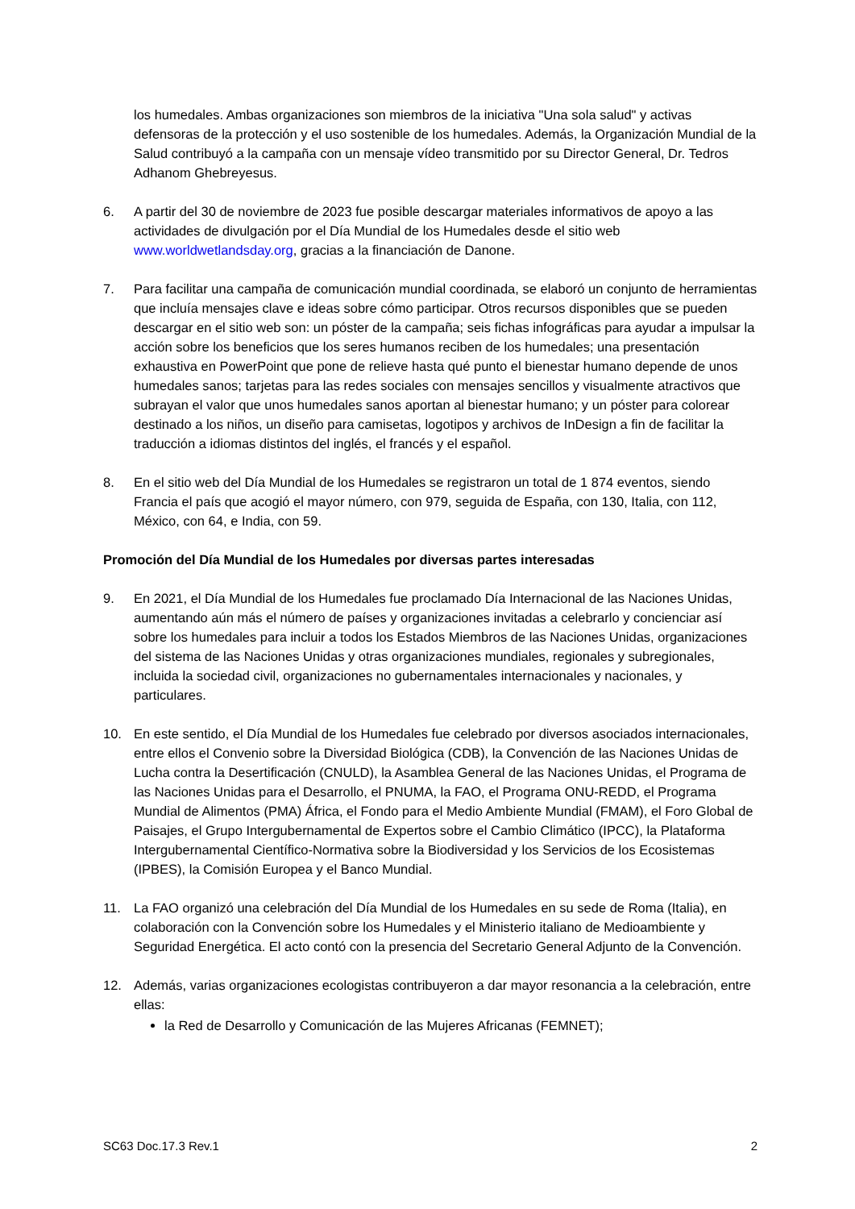los humedales. Ambas organizaciones son miembros de la iniciativa "Una sola salud" y activas defensoras de la protección y el uso sostenible de los humedales. Además, la Organización Mundial de la Salud contribuyó a la campaña con un mensaje vídeo transmitido por su Director General, Dr. Tedros Adhanom Ghebreyesus.
6. A partir del 30 de noviembre de 2023 fue posible descargar materiales informativos de apoyo a las actividades de divulgación por el Día Mundial de los Humedales desde el sitio web www.worldwetlandsday.org, gracias a la financiación de Danone.
7. Para facilitar una campaña de comunicación mundial coordinada, se elaboró un conjunto de herramientas que incluía mensajes clave e ideas sobre cómo participar. Otros recursos disponibles que se pueden descargar en el sitio web son: un póster de la campaña; seis fichas infográficas para ayudar a impulsar la acción sobre los beneficios que los seres humanos reciben de los humedales; una presentación exhaustiva en PowerPoint que pone de relieve hasta qué punto el bienestar humano depende de unos humedales sanos; tarjetas para las redes sociales con mensajes sencillos y visualmente atractivos que subrayan el valor que unos humedales sanos aportan al bienestar humano; y un póster para colorear destinado a los niños, un diseño para camisetas, logotipos y archivos de InDesign a fin de facilitar la traducción a idiomas distintos del inglés, el francés y el español.
8. En el sitio web del Día Mundial de los Humedales se registraron un total de 1 874 eventos, siendo Francia el país que acogió el mayor número, con 979, seguida de España, con 130, Italia, con 112, México, con 64, e India, con 59.
Promoción del Día Mundial de los Humedales por diversas partes interesadas
9. En 2021, el Día Mundial de los Humedales fue proclamado Día Internacional de las Naciones Unidas, aumentando aún más el número de países y organizaciones invitadas a celebrarlo y concienciar así sobre los humedales para incluir a todos los Estados Miembros de las Naciones Unidas, organizaciones del sistema de las Naciones Unidas y otras organizaciones mundiales, regionales y subregionales, incluida la sociedad civil, organizaciones no gubernamentales internacionales y nacionales, y particulares.
10. En este sentido, el Día Mundial de los Humedales fue celebrado por diversos asociados internacionales, entre ellos el Convenio sobre la Diversidad Biológica (CDB), la Convención de las Naciones Unidas de Lucha contra la Desertificación (CNULD), la Asamblea General de las Naciones Unidas, el Programa de las Naciones Unidas para el Desarrollo, el PNUMA, la FAO, el Programa ONU-REDD, el Programa Mundial de Alimentos (PMA) África, el Fondo para el Medio Ambiente Mundial (FMAM), el Foro Global de Paisajes, el Grupo Intergubernamental de Expertos sobre el Cambio Climático (IPCC), la Plataforma Intergubernamental Científico-Normativa sobre la Biodiversidad y los Servicios de los Ecosistemas (IPBES), la Comisión Europea y el Banco Mundial.
11. La FAO organizó una celebración del Día Mundial de los Humedales en su sede de Roma (Italia), en colaboración con la Convención sobre los Humedales y el Ministerio italiano de Medioambiente y Seguridad Energética. El acto contó con la presencia del Secretario General Adjunto de la Convención.
12. Además, varias organizaciones ecologistas contribuyeron a dar mayor resonancia a la celebración, entre ellas:
la Red de Desarrollo y Comunicación de las Mujeres Africanas (FEMNET);
SC63 Doc.17.3 Rev.1 2